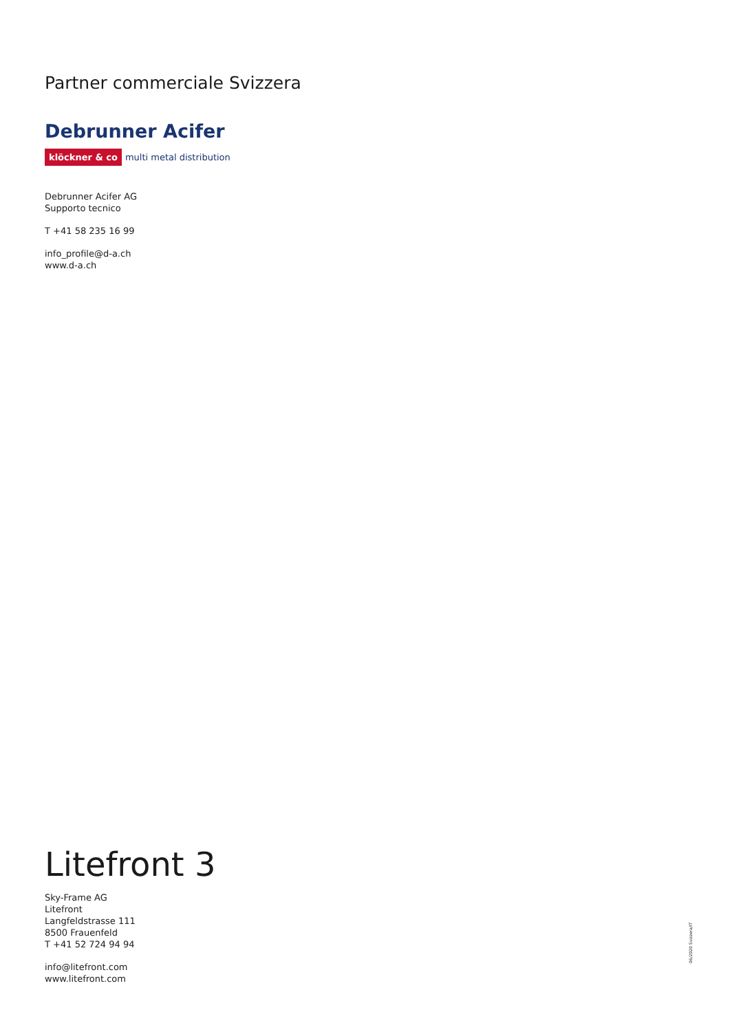Partner commerciale Svizzera
Debrunner Acifer
klöckner & co multi metal distribution
Debrunner Acifer AG
Supporto tecnico
T +41 58 235 16 99
info_profile@d-a.ch
www.d-a.ch
Litefront 3
Sky-Frame AG
Litefront
Langfeldstrasse 111
8500 Frauenfeld
T +41 52 724 94 94
info@litefront.com
www.litefront.com
06/2020 Svizzera/IT